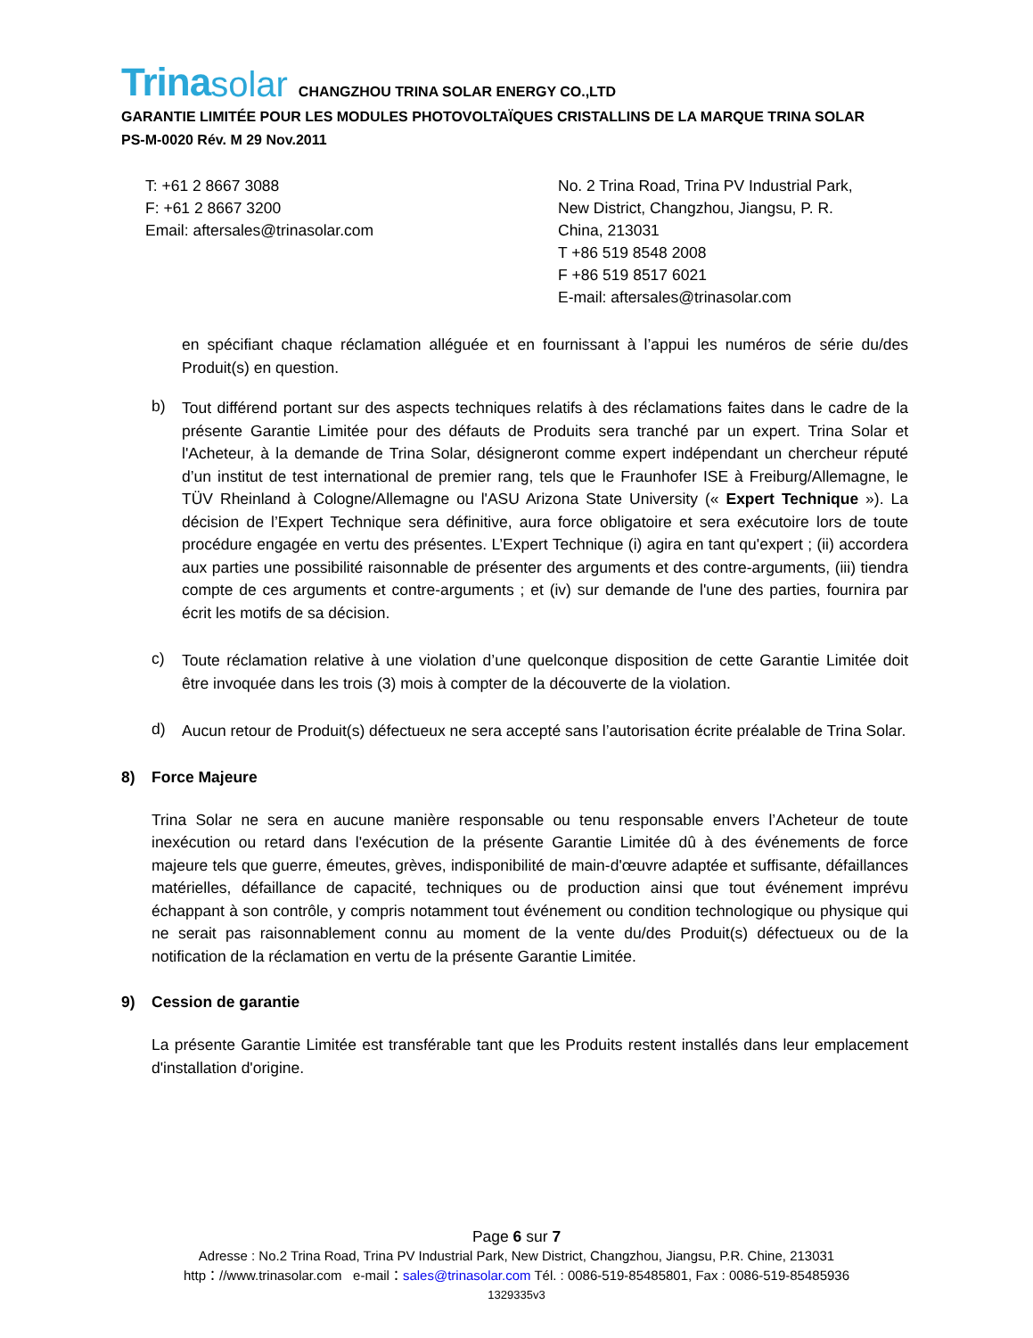Trina solar CHANGZHOU TRINA SOLAR ENERGY CO.,LTD
GARANTIE LIMITÉE POUR LES MODULES PHOTOVOLTAÏQUES CRISTALLINS DE LA MARQUE TRINA SOLAR
PS-M-0020 Rév. M 29 Nov.2011
T: +61 2 8667 3088
F: +61 2 8667 3200
Email: aftersales@trinasolar.com
No. 2 Trina Road, Trina PV Industrial Park, New District, Changzhou, Jiangsu, P. R. China, 213031
T +86 519 8548 2008
F +86 519 8517 6021
E-mail: aftersales@trinasolar.com
en spécifiant chaque réclamation alléguée et en fournissant à l’appui les numéros de série du/des Produit(s) en question.
b)
Tout différend portant sur des aspects techniques relatifs à des réclamations faites dans le cadre de la présente Garantie Limitée pour des défauts de Produits sera tranché par un expert. Trina Solar et l'Acheteur, à la demande de Trina Solar, désigneront comme expert indépendant un chercheur réputé d’un institut de test international de premier rang, tels que le Fraunhofer ISE à Freiburg/Allemagne, le TÜV Rheinland à Cologne/Allemagne ou l'ASU Arizona State University (« Expert Technique »). La décision de l’Expert Technique sera définitive, aura force obligatoire et sera exécutoire lors de toute procédure engagée en vertu des présentes. L’Expert Technique (i) agira en tant qu'expert ; (ii) accordera aux parties une possibilité raisonnable de présenter des arguments et des contre-arguments, (iii) tiendra compte de ces arguments et contre-arguments ; et (iv) sur demande de l'une des parties, fournira par écrit les motifs de sa décision.
c)
Toute réclamation relative à une violation d’une quelconque disposition de cette Garantie Limitée doit être invoquée dans les trois (3) mois à compter de la découverte de la violation.
d)
Aucun retour de Produit(s) défectueux ne sera accepté sans l’autorisation écrite préalable de Trina Solar.
8) Force Majeure
Trina Solar ne sera en aucune manière responsable ou tenu responsable envers l’Acheteur de toute inexécution ou retard dans l'exécution de la présente Garantie Limitée dû à des événements de force majeure tels que guerre, émeutes, grèves, indisponibilité de main-d'œuvre adaptée et suffisante, défaillances matérielles, défaillance de capacité, techniques ou de production ainsi que tout événement imprévu échappant à son contrôle, y compris notamment tout événement ou condition technologique ou physique qui ne serait pas raisonnablement connu au moment de la vente du/des Produit(s) défectueux ou de la notification de la réclamation en vertu de la présente Garantie Limitée.
9) Cession de garantie
La présente Garantie Limitée est transférable tant que les Produits restent installés dans leur emplacement d'installation d'origine.
Page 6 sur 7
Adresse : No.2 Trina Road, Trina PV Industrial Park, New District, Changzhou, Jiangsu, P.R. Chine, 213031
http：//www.trinasolar.com e-mail：sales@trinasolar.com Tél. : 0086-519-85485801, Fax : 0086-519-85485936
1329335v3